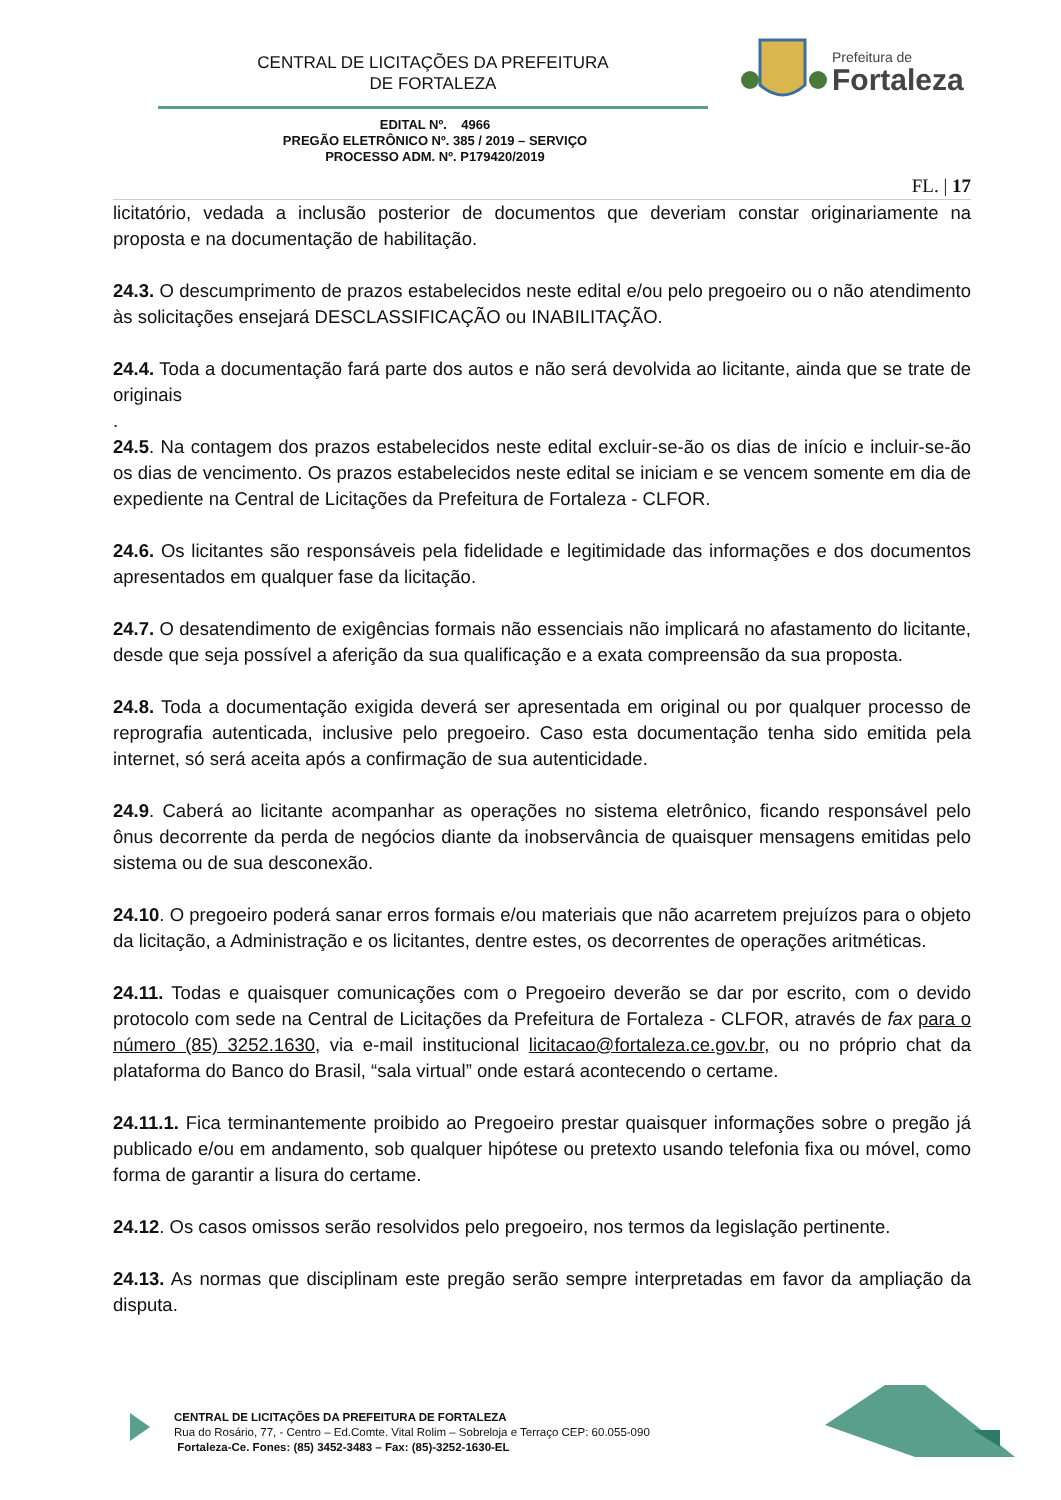CENTRAL DE LICITAÇÕES DA PREFEITURA
DE FORTALEZA
Prefeitura de
Fortaleza
EDITAL Nº. 4966
PREGÃO ELETRÔNICO Nº. 385 / 2019 – SERVIÇO
PROCESSO ADM. Nº. P179420/2019
FL. | 17
licitatório, vedada a inclusão posterior de documentos que deveriam constar originariamente na proposta e na documentação de habilitação.
24.3. O descumprimento de prazos estabelecidos neste edital e/ou pelo pregoeiro ou o não atendimento às solicitações ensejará DESCLASSIFICAÇÃO ou INABILITAÇÃO.
24.4. Toda a documentação fará parte dos autos e não será devolvida ao licitante, ainda que se trate de originais
.
24.5. Na contagem dos prazos estabelecidos neste edital excluir-se-ão os dias de início e incluir-se-ão os dias de vencimento. Os prazos estabelecidos neste edital se iniciam e se vencem somente em dia de expediente na Central de Licitações da Prefeitura de Fortaleza - CLFOR.
24.6. Os licitantes são responsáveis pela fidelidade e legitimidade das informações e dos documentos apresentados em qualquer fase da licitação.
24.7. O desatendimento de exigências formais não essenciais não implicará no afastamento do licitante, desde que seja possível a aferição da sua qualificação e a exata compreensão da sua proposta.
24.8. Toda a documentação exigida deverá ser apresentada em original ou por qualquer processo de reprografia autenticada, inclusive pelo pregoeiro. Caso esta documentação tenha sido emitida pela internet, só será aceita após a confirmação de sua autenticidade.
24.9. Caberá ao licitante acompanhar as operações no sistema eletrônico, ficando responsável pelo ônus decorrente da perda de negócios diante da inobservância de quaisquer mensagens emitidas pelo sistema ou de sua desconexão.
24.10. O pregoeiro poderá sanar erros formais e/ou materiais que não acarretem prejuízos para o objeto da licitação, a Administração e os licitantes, dentre estes, os decorrentes de operações aritméticas.
24.11. Todas e quaisquer comunicações com o Pregoeiro deverão se dar por escrito, com o devido protocolo com sede na Central de Licitações da Prefeitura de Fortaleza - CLFOR, através de fax para o número (85) 3252.1630, via e-mail institucional licitacao@fortaleza.ce.gov.br, ou no próprio chat da plataforma do Banco do Brasil, “sala virtual” onde estará acontecendo o certame.
24.11.1. Fica terminantemente proibido ao Pregoeiro prestar quaisquer informações sobre o pregão já publicado e/ou em andamento, sob qualquer hipótese ou pretexto usando telefonia fixa ou móvel, como forma de garantir a lisura do certame.
24.12. Os casos omissos serão resolvidos pelo pregoeiro, nos termos da legislação pertinente.
24.13. As normas que disciplinam este pregão serão sempre interpretadas em favor da ampliação da disputa.
CENTRAL DE LICITAÇÕES DA PREFEITURA DE FORTALEZA
Rua do Rosário, 77, - Centro – Ed.Comte. Vital Rolim – Sobreloja e Terraço CEP: 60.055-090
Fortaleza-Ce. Fones: (85) 3452-3483 – Fax: (85)-3252-1630-EL